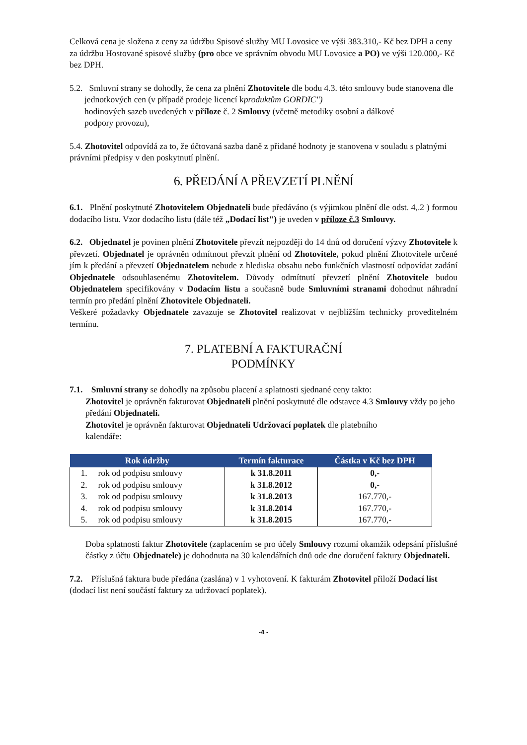Celková cena je složena z ceny za údržbu Spisové služby MU Lovosice ve výši 383.310,- Kč bez DPH a ceny za údržbu Hostované spisové služby (pro obce ve správním obvodu MU Lovosice a PO) ve výši 120.000,- Kč bez DPH.
5.2. Smluvní strany se dohodly, že cena za plnění Zhotovitele dle bodu 4.3. této smlouvy bude stanovena dle
jednotkových cen (v případě prodeje licencí kproduktům GORDIC")
hodinových sazeb uvedených v příloze č. 2 Smlouvy (včetně metodiky osobní a dálkové
podpory provozu),
5.4. Zhotovitel odpovídá za to, že účtovaná sazba daně z přidané hodnoty je stanovena v souladu s platnými právními předpisy v den poskytnutí plnění.
6. PŘEDÁNÍ A PŘEVZETÍ PLNĚNÍ
6.1. Plnění poskytnuté Zhotovitelem Objednateli bude předáváno (s výjimkou plnění dle odst. 4,.2 ) formou dodacího listu. Vzor dodacího listu (dále též „Dodací list") je uveden v příloze č.3 Smlouvy.
6.2. Objednatel je povinen plnění Zhotovitele převzít nejpozději do 14 dnů od doručení výzvy Zhotovitele k převzetí. Objednatel je oprávněn odmítnout převzít plnění od Zhotovitele, pokud plnění Zhotovitele určené jím k předání a převzetí Objednatelem nebude z hlediska obsahu nebo funkčních vlastností odpovídat zadání Objednatele odsouhlasenému Zhotovitelem. Důvody odmítnutí převzetí plnění Zhotovitele budou Objednatelem specifikovány v Dodacím listu a současně bude Smluvními stranami dohodnut náhradní termín pro předání plnění Zhotovitele Objednateli.
Veškeré požadavky Objednatele zavazuje se Zhotovitel realizovat v nejbližším technicky proveditelném termínu.
7. PLATEBNÍ A FAKTURAČNÍ
PODMÍNKY
7.1. Smluvní strany se dohodly na způsobu placení a splatnosti sjednané ceny takto:
Zhotovitel je oprávněn fakturovat Objednateli plnění poskytnuté dle odstavce 4.3 Smlouvy vždy po jeho předání Objednateli.
Zhotovitel je oprávněn fakturovat Objednateli Udržovací poplatek dle platebního
kalendáře:
| Rok údržby | Termín fakturace | Částka v Kč bez DPH |
| --- | --- | --- |
| 1. rok od podpisu smlouvy | k 31.8.2011 | 0,- |
| 2. rok od podpisu smlouvy | k 31.8.2012 | 0,- |
| 3. rok od podpisu smlouvy | k 31.8.2013 | 167.770,- |
| 4. rok od podpisu smlouvy | k 31.8.2014 | 167.770,- |
| 5. rok od podpisu smlouvy | k 31.8.2015 | 167.770,- |
Doba splatnosti faktur Zhotovitele (zaplacením se pro účely Smlouvy rozumí okamžik odepsání příslušné částky z účtu Objednatele) je dohodnuta na 30 kalendářních dnů ode dne doručení faktury Objednateli.
7.2. Příslušná faktura bude předána (zaslána) v 1 vyhotovení. K fakturám Zhotovitel přiloží Dodací list (dodací list není součástí faktury za udržovací poplatek).
-4 -